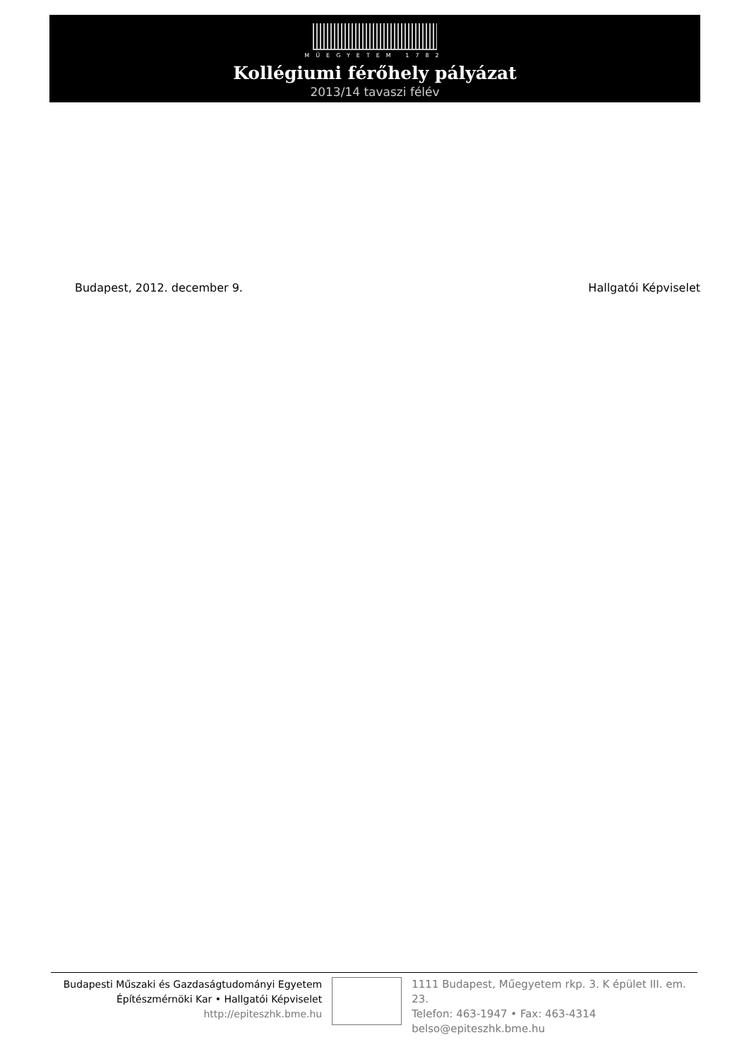MŰEGYETEM 1782
Kollégiumi férőhely pályázat
2013/14 tavaszi félév
Budapest, 2012. december 9. Hallgatói Képviselet
Budapesti Műszaki és Gazdaságtudományi Egyetem
Építészmérnöki Kar • Hallgatói Képviselet
http://epiteszhk.bme.hu
1111 Budapest, Műegyetem rkp. 3. K épület III. em. 23.
Telefon: 463-1947 • Fax: 463-4314
belso@epiteszhk.bme.hu